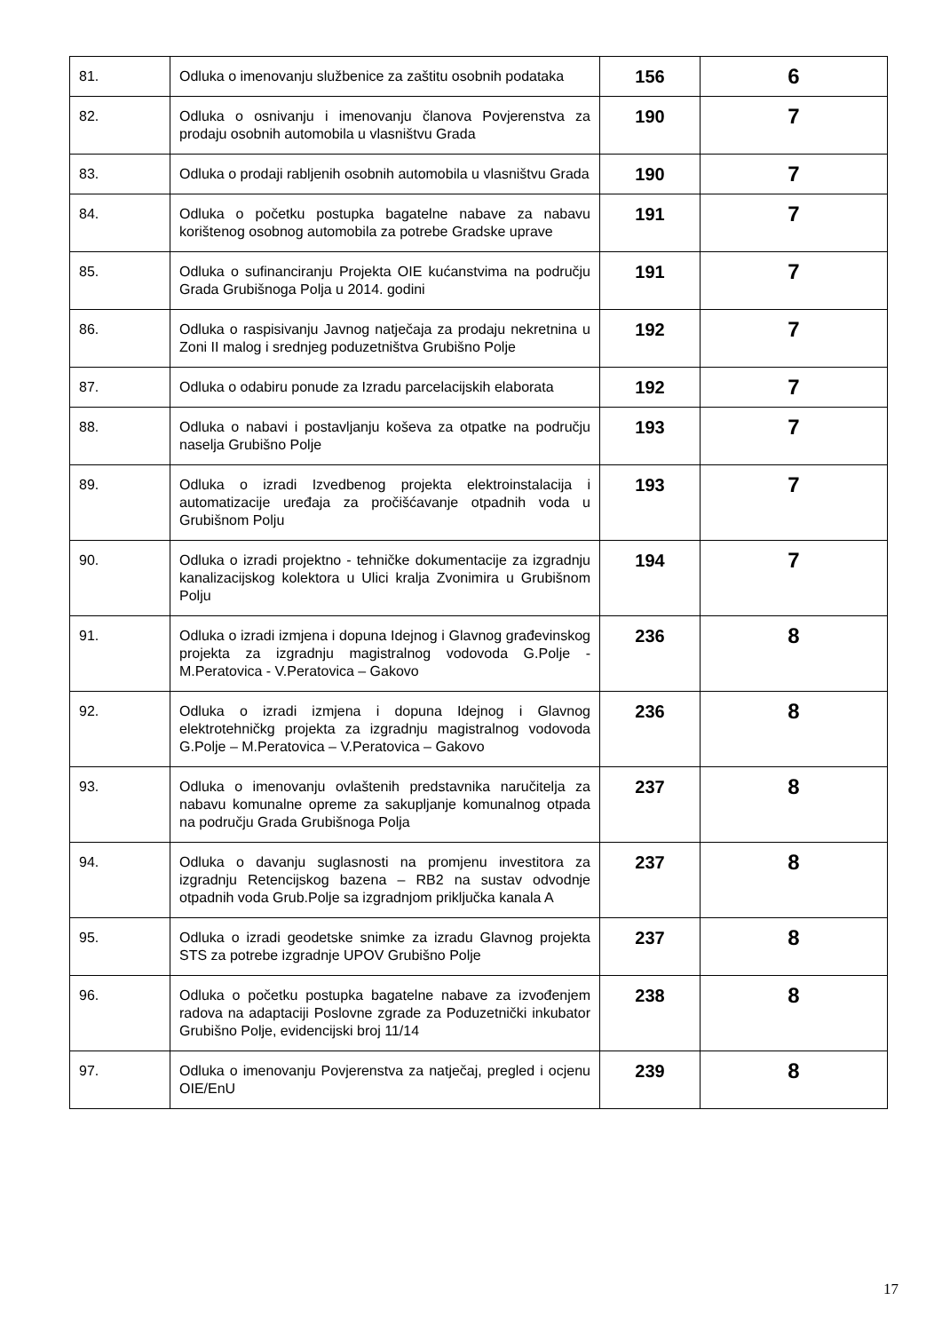| 81. | Odluka o imenovanju službenice za zaštitu osobnih podataka | 156 | 6 |
| 82. | Odluka o osnivanju i imenovanju članova Povjerenstva za prodaju osobnih automobila u vlasništvu Grada | 190 | 7 |
| 83. | Odluka o prodaji rabljenih osobnih automobila u vlasništvu Grada | 190 | 7 |
| 84. | Odluka o početku postupka bagatelne nabave za nabavu korištenog osobnog automobila za potrebe Gradske uprave | 191 | 7 |
| 85. | Odluka o sufinanciranju Projekta OIE kućanstvima na području Grada Grubišnoga Polja u 2014. godini | 191 | 7 |
| 86. | Odluka o raspisivanju Javnog natječaja za prodaju nekretnina u Zoni II malog i srednjeg poduzetništva Grubišno Polje | 192 | 7 |
| 87. | Odluka o odabiru ponude za Izradu parcelacijskih elaborata | 192 | 7 |
| 88. | Odluka o nabavi i postavljanju koševa za otpatke na području naselja Grubišno Polje | 193 | 7 |
| 89. | Odluka o izradi Izvedbenog projekta elektroinstalacija i automatizacije uređaja za pročišćavanje otpadnih voda u Grubišnom Polju | 193 | 7 |
| 90. | Odluka o izradi projektno - tehničke dokumentacije za izgradnju kanalizacijskog kolektora u Ulici kralja Zvonimira u Grubišnom Polju | 194 | 7 |
| 91. | Odluka o izradi izmjena i dopuna Idejnog i Glavnog građevinskog projekta za izgradnju magistralnog vodovoda G.Polje -M.Peratovica - V.Peratovica – Gakovo | 236 | 8 |
| 92. | Odluka o izradi izmjena i dopuna Idejnog i Glavnog elektrotehničkg projekta za izgradnju magistralnog vodovoda G.Polje – M.Peratovica – V.Peratovica – Gakovo | 236 | 8 |
| 93. | Odluka o imenovanju ovlaštenih predstavnika naručitelja za nabavu komunalne opreme za sakupljanje komunalnog otpada na području Grada Grubišnoga Polja | 237 | 8 |
| 94. | Odluka o davanju suglasnosti na promjenu investitora za izgradnju Retencijskog bazena – RB2 na sustav odvodnje otpadnih voda Grub.Polje sa izgradnjom priključka kanala A | 237 | 8 |
| 95. | Odluka o izradi geodetske snimke za izradu Glavnog projekta STS za potrebe izgradnje UPOV Grubišno Polje | 237 | 8 |
| 96. | Odluka o početku postupka bagatelne nabave za izvođenjem radova na adaptaciji Poslovne zgrade za Poduzetnički inkubator Grubišno Polje, evidencijski broj 11/14 | 238 | 8 |
| 97. | Odluka o imenovanju Povjerenstva za natječaj, pregled i ocjenu OIE/EnU | 239 | 8 |
17